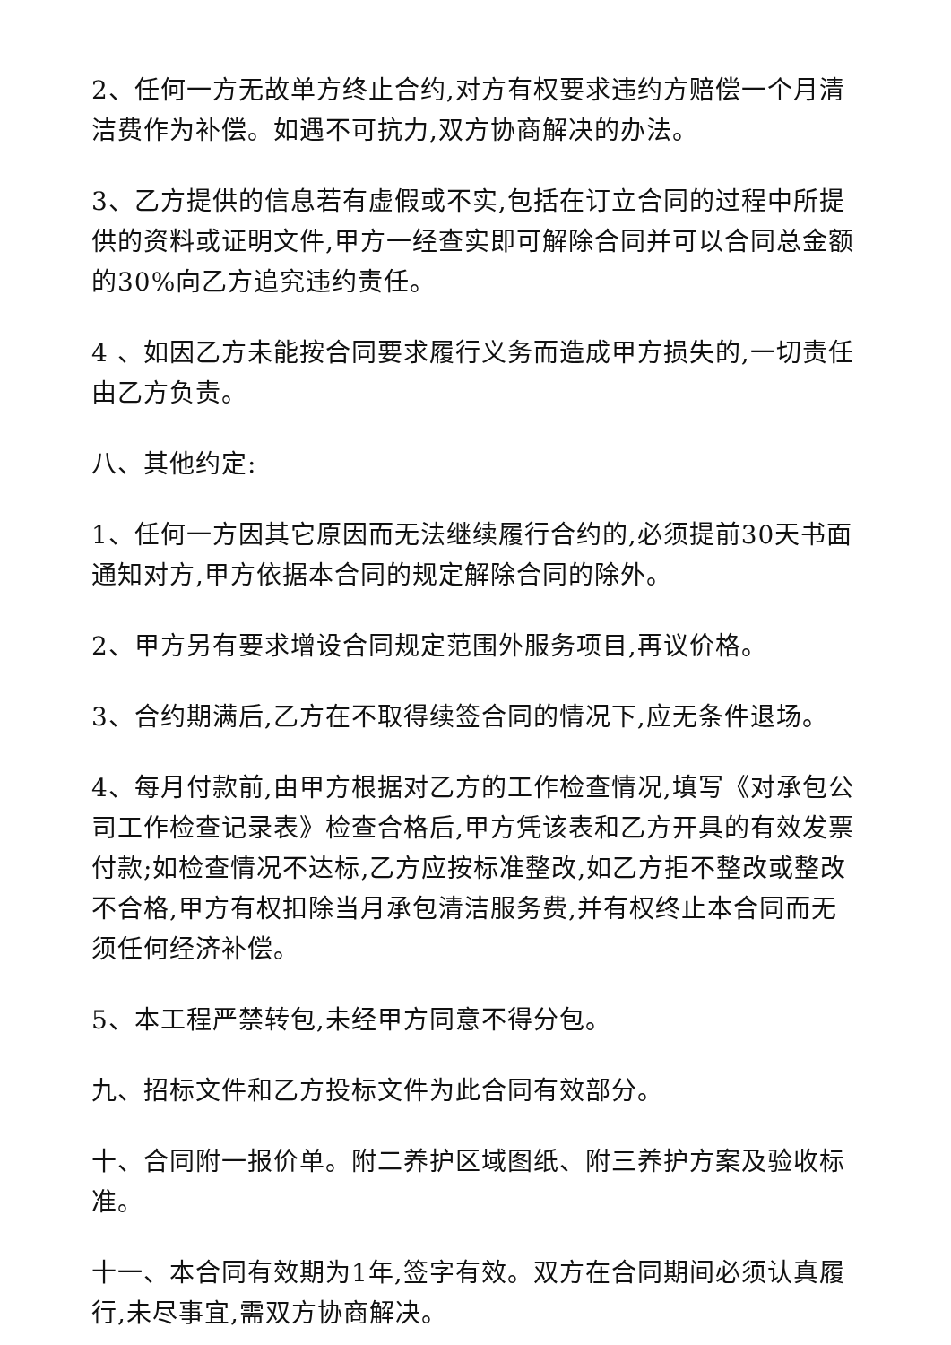2、任何一方无故单方终止合约,对方有权要求违约方赔偿一个月清洁费作为补偿。如遇不可抗力,双方协商解决的办法。
3、乙方提供的信息若有虚假或不实,包括在订立合同的过程中所提供的资料或证明文件,甲方一经查实即可解除合同并可以合同总金额的30%向乙方追究违约责任。
4 、如因乙方未能按合同要求履行义务而造成甲方损失的,一切责任由乙方负责。
八、其他约定:
1、任何一方因其它原因而无法继续履行合约的,必须提前30天书面通知对方,甲方依据本合同的规定解除合同的除外。
2、甲方另有要求增设合同规定范围外服务项目,再议价格。
3、合约期满后,乙方在不取得续签合同的情况下,应无条件退场。
4、每月付款前,由甲方根据对乙方的工作检查情况,填写《对承包公司工作检查记录表》检查合格后,甲方凭该表和乙方开具的有效发票付款;如检查情况不达标,乙方应按标准整改,如乙方拒不整改或整改不合格,甲方有权扣除当月承包清洁服务费,并有权终止本合同而无须任何经济补偿。
5、本工程严禁转包,未经甲方同意不得分包。
九、招标文件和乙方投标文件为此合同有效部分。
十、合同附一报价单。附二养护区域图纸、附三养护方案及验收标准。
十一、本合同有效期为1年,签字有效。双方在合同期间必须认真履行,未尽事宜,需双方协商解决。